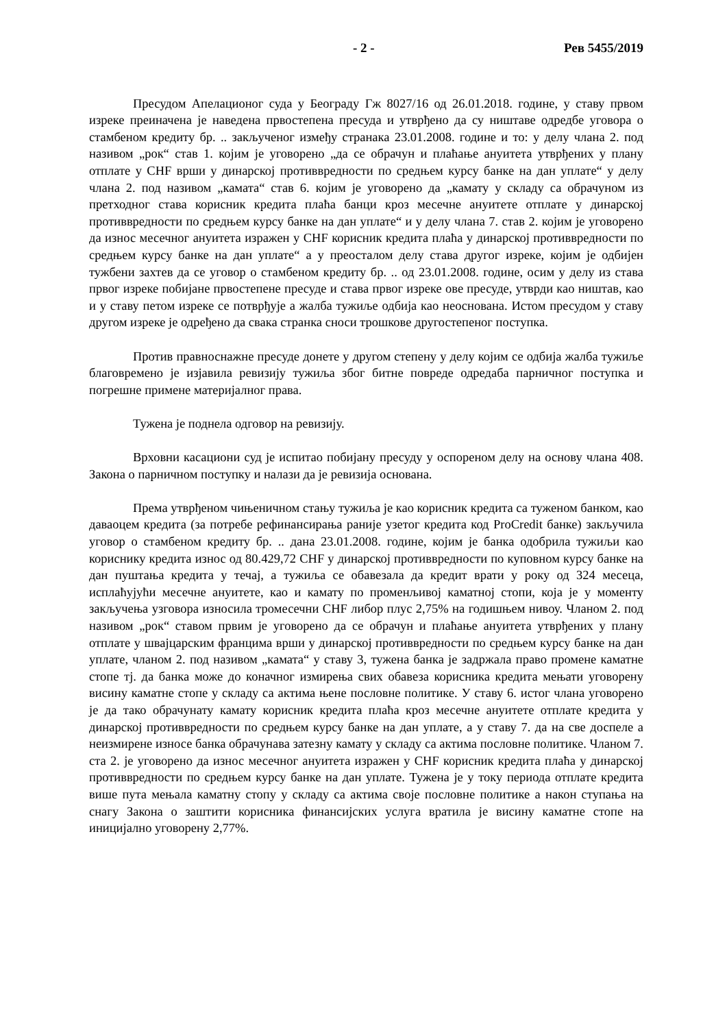- 2 - Рев 5455/2019
Пресудом Апелационог суда у Београду Гж 8027/16 од 26.01.2018. године, у ставу првом изреке преиначена је наведена првостепена пресуда и утврђено да су ништаве одредбе уговора о стамбеном кредиту бр. .. закљученог између странака 23.01.2008. године и то: у делу члана 2. под називом „рок“ став 1. којим је уговорено „да се обрачун и плаћање ануитета утврђених у плану отплате у CHF врши у динарској противвредности по средњем курсу банке на дан уплате“ у делу члана 2. под називом „камата“ став 6. којим је уговорено да „камату у складу са обрачуном из претходног става корисник кредита плаћа банци кроз месечне ануитете отплате у динарској противвредности по средњем курсу банке на дан уплате“ и у делу члана 7. став 2. којим је уговорено да износ месечног ануитета изражен у CHF корисник кредита плаћа у динарској противвредности по средњем курсу банке на дан уплате“ а у преосталом делу става другог изреке, којим је одбијен тужбени захтев да се уговор о стамбеном кредиту бр. .. од 23.01.2008. године, осим у делу из става првог изреке побијане првостепене пресуде и става првог изреке ове пресуде, утврди као ништав, као и у ставу петом изреке се потврђује а жалба тужиље одбија као неоснована. Истом пресудом у ставу другом изреке је одређено да свака странка сноси трошкове другостепеног поступка.
Против правноснажне пресуде донете у другом степену у делу којим се одбија жалба тужиље благовремено је изјавила ревизију тужиља због битне повреде одредаба парничног поступка и погрешне примене материјалног права.
Тужена је поднела одговор на ревизију.
Врховни касациони суд је испитао побијану пресуду у оспореном делу на основу члана 408. Закона о парничном поступку и налази да је ревизија основана.
Према утврђеном чињеничном стању тужиља је као корисник кредита са туженом банком, као даваоцем кредита (за потребе рефинансирања раније узетог кредита код ProCredit банке) закључила уговор о стамбеном кредиту бр. .. дана 23.01.2008. године, којим је банка одобрила тужиљи као кориснику кредита износ од 80.429,72 CHF у динарској противвредности по куповном курсу банке на дан пуштања кредита у течај, а тужиља се обавезала да кредит врати у року од 324 месеца, исплаћујући месечне ануитете, као и камату по променљивој каматној стопи, која је у моменту закључења узговора износила тромесечни CHF либор плус 2,75% на годишњем нивоу. Чланом 2. под називом „рок“ ставом првим је уговорено да се обрачун и плаћање ануитета утврђених у плану отплате у швајцарским францима врши у динарској противвредности по средњем курсу банке на дан уплате, чланом 2. под називом „камата“ у ставу 3, тужена банка је задржала право промене каматне стопе тј. да банка може до коначног измирења свих обавеза корисника кредита мењати уговорену висину каматне стопе у складу са актима њене пословне политике. У ставу 6. истог члана уговорено је да тако обрачунату камату корисник кредита плаћа кроз месечне ануитете отплате кредита у динарској противвредности по средњем курсу банке на дан уплате, а у ставу 7. да на све доспеле а неизмирене износе банка обрачунава затезну камату у складу са актима пословне политике. Чланом 7. ста 2. је уговорено да износ месечног ануитета изражен у CHF корисник кредита плаћа у динарској противвредности по средњем курсу банке на дан уплате. Тужена је у току периода отплате кредита више пута мењала каматну стопу у складу са актима своје пословне политике а након ступања на снагу Закона о заштити корисника финансијских услуга вратила је висину каматне стопе на иницијално уговорену 2,77%.